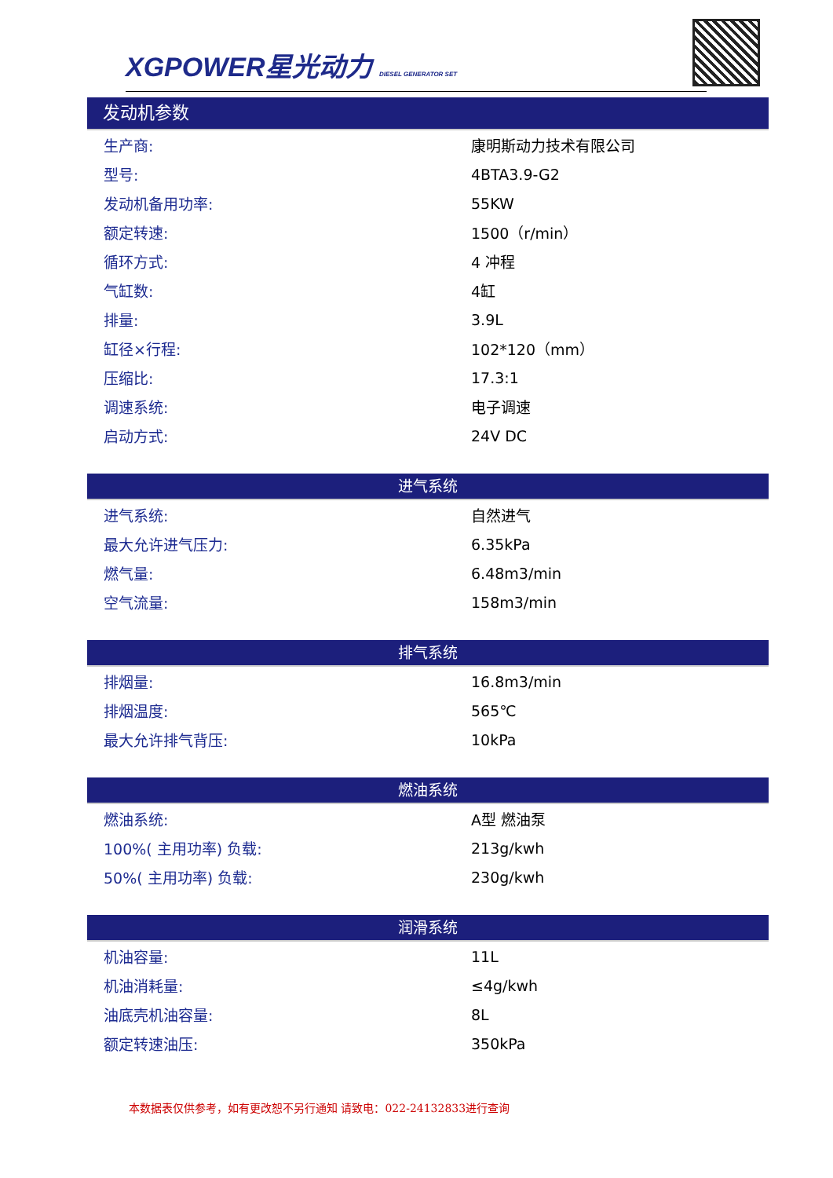XGPOWER星光动力 DIESEL GENERATOR SET
发动机参数
| 生产商: | 康明斯动力技术有限公司 |
| 型号: | 4BTA3.9-G2 |
| 发动机备用功率: | 55KW |
| 额定转速: | 1500（r/min） |
| 循环方式: | 4 冲程 |
| 气缸数: | 4缸 |
| 排量: | 3.9L |
| 缸径×行程: | 102*120（mm） |
| 压缩比: | 17.3:1 |
| 调速系统: | 电子调速 |
| 启动方式: | 24V DC |
进气系统
| 进气系统: | 自然进气 |
| 最大允许进气压力: | 6.35kPa |
| 燃气量: | 6.48m3/min |
| 空气流量: | 158m3/min |
排气系统
| 排烟量: | 16.8m3/min |
| 排烟温度: | 565℃ |
| 最大允许排气背压: | 10kPa |
燃油系统
| 燃油系统: | A型 燃油泵 |
| 100%( 主用功率) 负载: | 213g/kwh |
| 50%( 主用功率) 负载: | 230g/kwh |
润滑系统
| 机油容量: | 11L |
| 机油消耗量: | ≤4g/kwh |
| 油底壳机油容量: | 8L |
| 额定转速油压: | 350kPa |
本数据表仅供参考，如有更改恕不另行通知 请致电：022-24132833进行查询